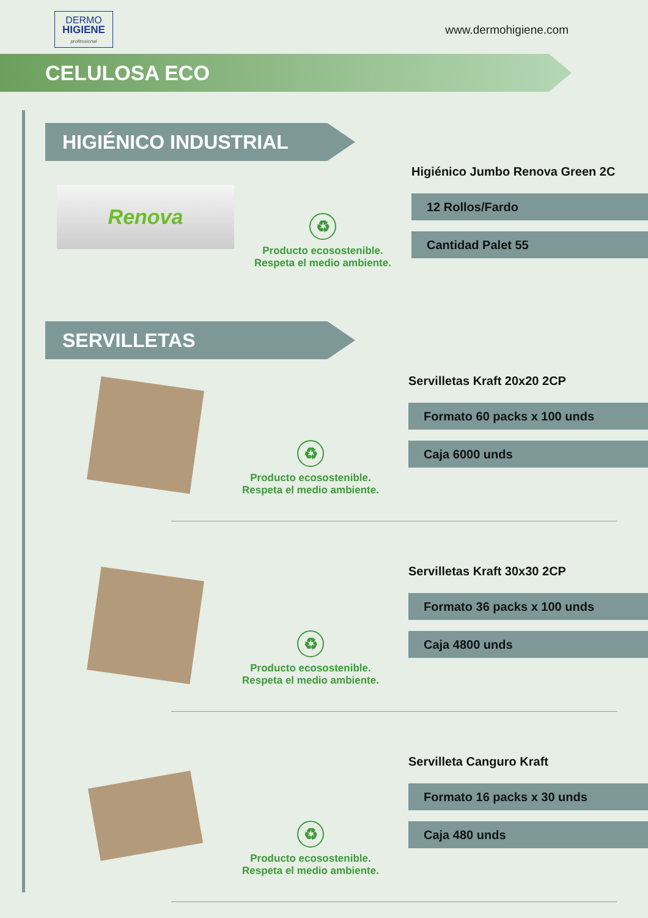DERMO
HIGIENE
professional
www.dermohigiene.com
CELULOSA ECO
HIGIÉNICO INDUSTRIAL
Renova
♻
Producto ecosostenible.
Respeta el medio ambiente.
Higiénico Jumbo Renova Green 2C
12 Rollos/Fardo
Cantidad Palet 55
SERVILLETAS
♻
Producto ecosostenible.
Respeta el medio ambiente.
Servilletas Kraft 20x20 2CP
Formato 60 packs x 100 unds
Caja 6000 unds
♻
Producto ecosostenible.
Respeta el medio ambiente.
Servilletas Kraft 30x30 2CP
Formato 36 packs x 100 unds
Caja 4800 unds
♻
Producto ecosostenible.
Respeta el medio ambiente.
Servilleta Canguro Kraft
Formato 16 packs x 30 unds
Caja 480 unds